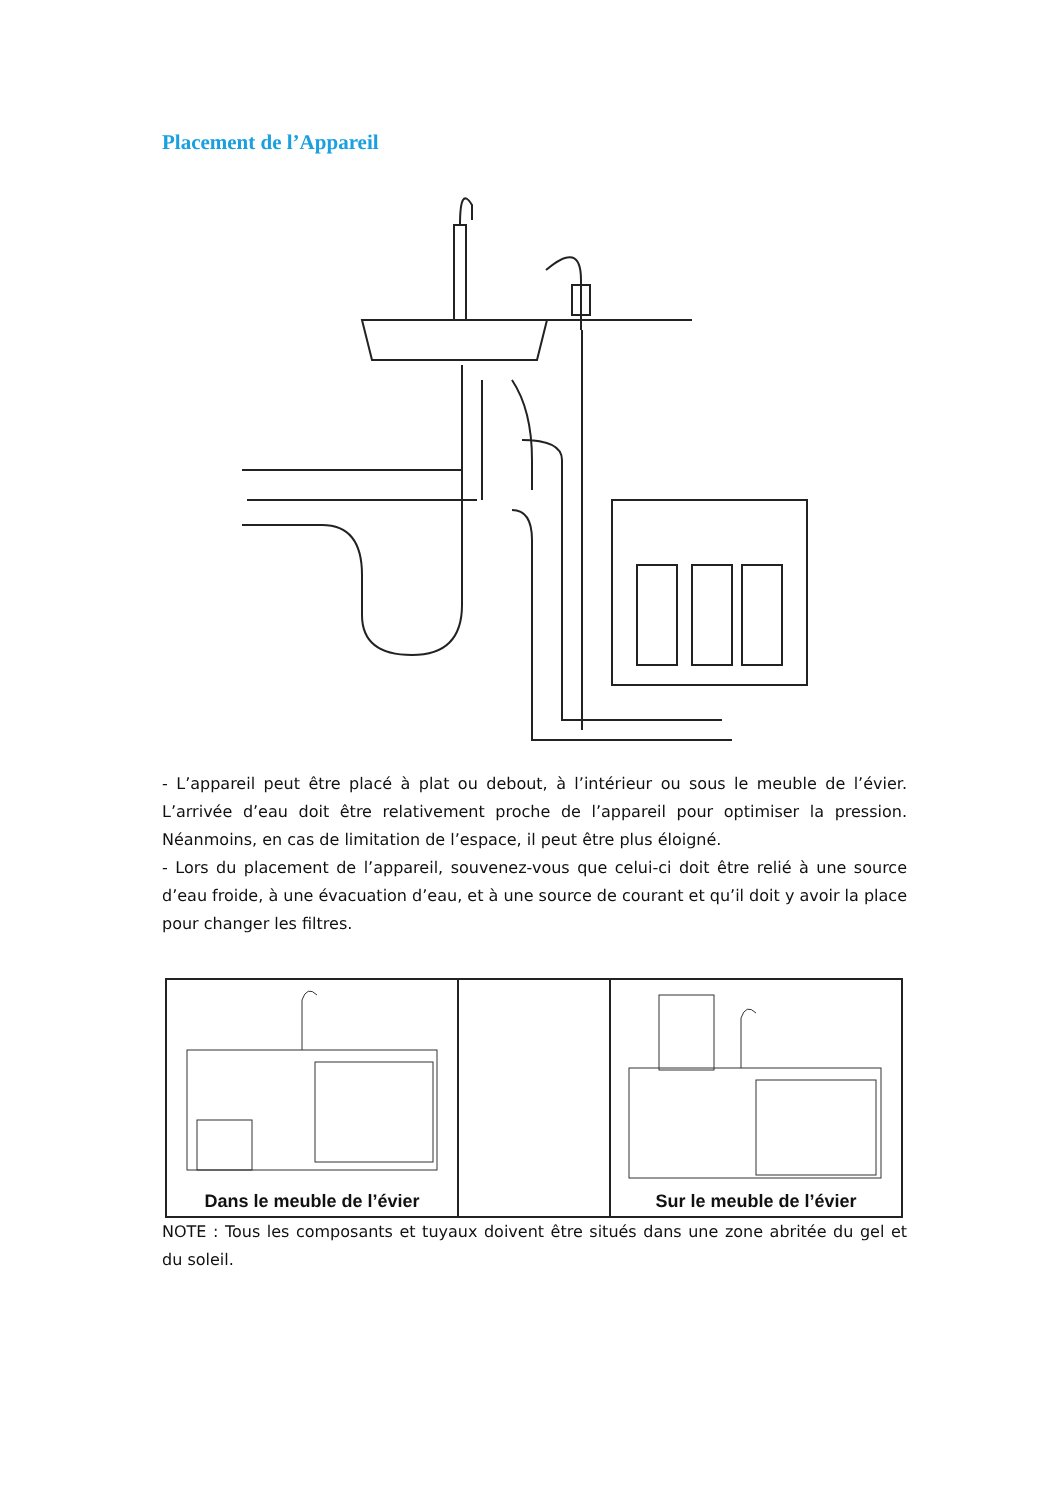Placement de l’Appareil
- L’appareil peut être placé à plat ou debout, à l’intérieur ou sous le meuble de l’évier. L’arrivée d’eau doit être relativement proche de l’appareil pour optimiser la pression. Néanmoins, en cas de limitation de l’espace, il peut être plus éloigné.
- Lors du placement de l’appareil, souvenez-vous que celui-ci doit être relié à une source d’eau froide, à une évacuation d’eau, et à une source de courant et qu’il doit y avoir la place pour changer les filtres.
Dans le meuble de l’évier
Sur le meuble de l’évier
NOTE : Tous les composants et tuyaux doivent être situés dans une zone abritée du gel et du soleil.